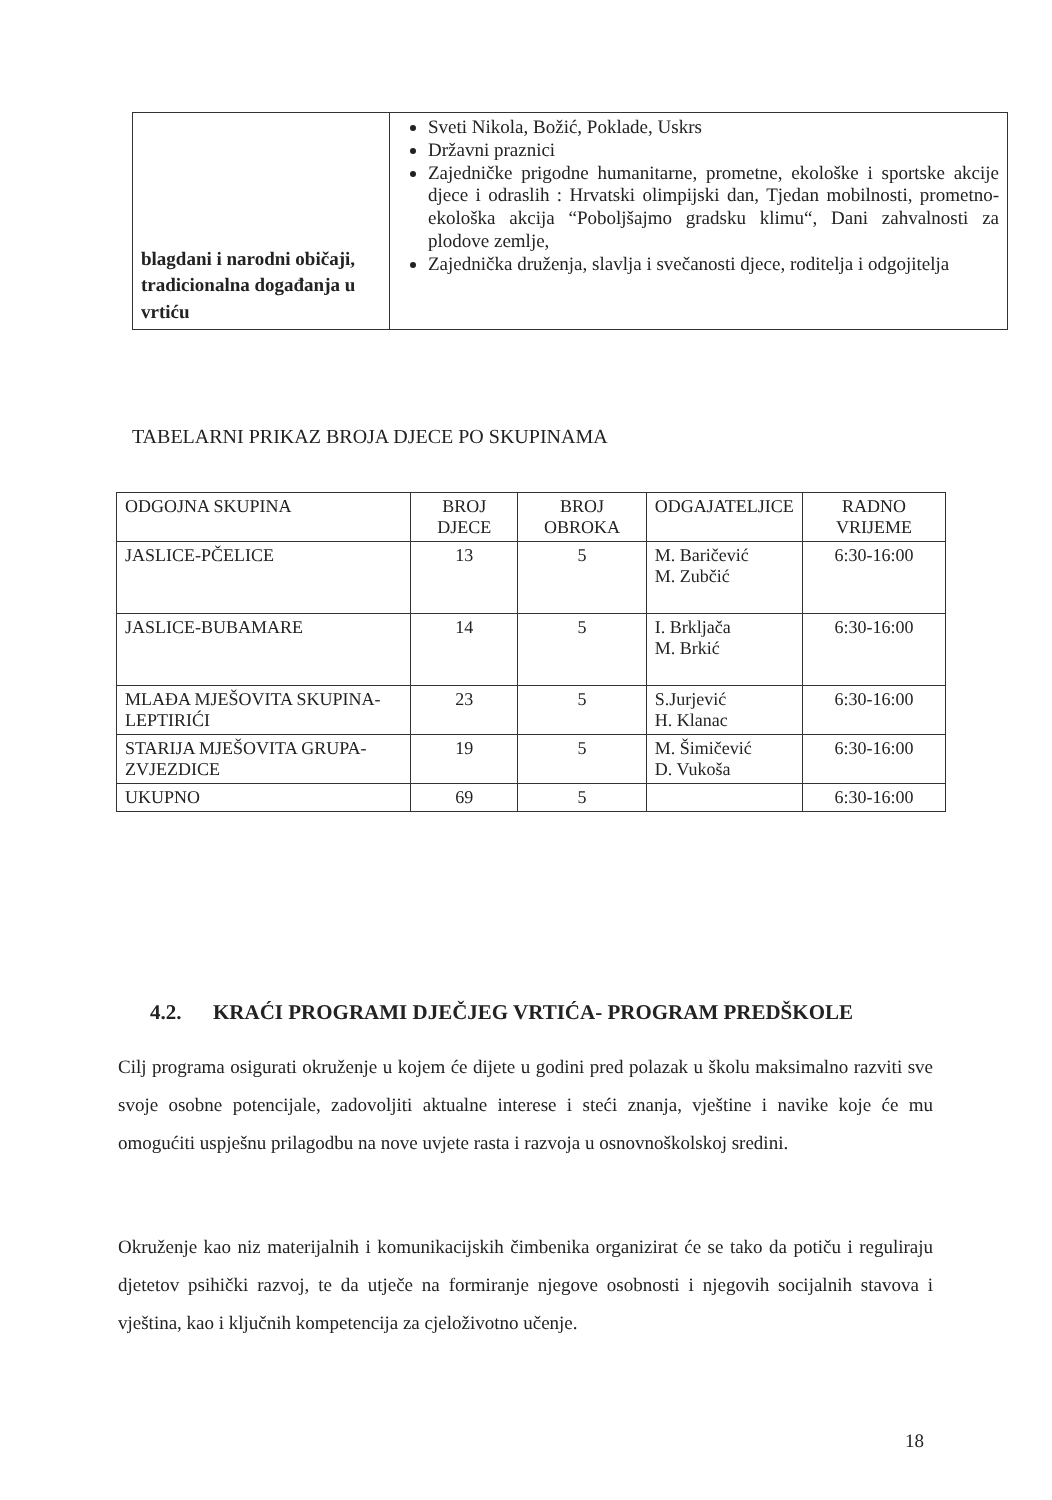| blagdani i narodni običaji, tradicionalna događanja u vrtiću | Sveti Nikola, Božić, Poklade, Uskrs Državni praznici Zajedničke prigodne humanitarne, prometne, ekološke i sportske akcije djece i odraslih : Hrvatski olimpijski dan, Tjedan mobilnosti, prometno-ekološka akcija “Poboljšajmo gradsku klimu“, Dani zahvalnosti za plodove zemlje, Zajednička druženja, slavlja i svečanosti djece, roditelja i odgojitelja |
TABELARNI PRIKAZ BROJA DJECE PO SKUPINAMA
| ODGOJNA SKUPINA | BROJ DJECE | BROJ OBROKA | ODGAJATELJICE | RADNO VRIJEME |
| JASLICE-PČELICE | 13 | 5 | M. Baričević M. Zubčić | 6:30-16:00 |
| JASLICE-BUBAMARE | 14 | 5 | I. Brkljača M. Brkić | 6:30-16:00 |
| MLAĐA MJEŠOVITA SKUPINA-LEPTIRIĆI | 23 | 5 | S.Jurjević H. Klanac | 6:30-16:00 |
| STARIJA MJEŠOVITA GRUPA-ZVJEZDICE | 19 | 5 | M. Šimičević D. Vukoša | 6:30-16:00 |
| UKUPNO | 69 | 5 | | 6:30-16:00 |
4.2. KRAĆI PROGRAMI DJEČJEG VRTIĆA- PROGRAM PREDŠKOLE
Cilj programa osigurati okruženje u kojem će dijete u godini pred polazak u školu maksimalno razviti sve svoje osobne potencijale, zadovoljiti aktualne interese i steći znanja, vještine i navike koje će mu omogućiti uspješnu prilagodbu na nove uvjete rasta i razvoja u osnovnoškolskoj sredini.
Okruženje kao niz materijalnih i komunikacijskih čimbenika organizirat će se tako da potiču i reguliraju djetetov psihički razvoj, te da utječe na formiranje njegove osobnosti i njegovih socijalnih stavova i vještina, kao i ključnih kompetencija za cjeloživotno učenje.
18